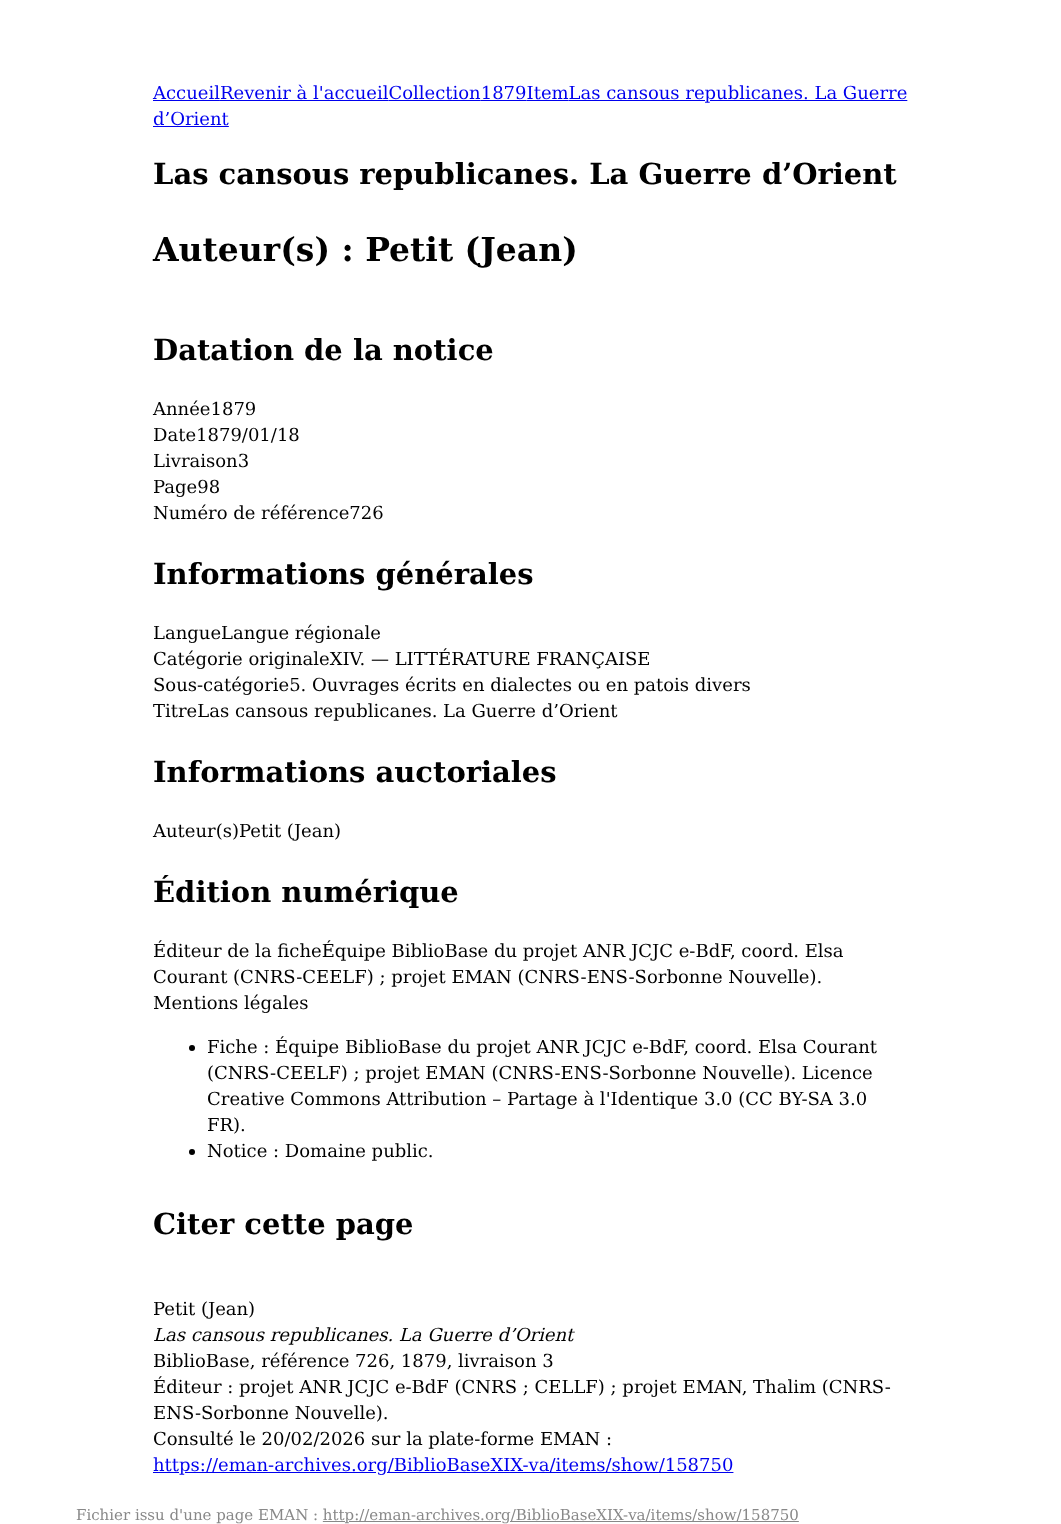Accueil Revenir à l'accueil Collection 1879 Item Las cansous republicanes. La Guerre d’Orient
Las cansous republicanes. La Guerre d’Orient
Auteur(s) : Petit (Jean)
Datation de la notice
Année1879
Date1879/01/18
Livraison3
Page98
Numéro de référence726
Informations générales
LangueLangue régionale
Catégorie originaleXIV. — LITTÉRATURE FRANÇAISE
Sous-catégorie5. Ouvrages écrits en dialectes ou en patois divers
TitreLas cansous republicanes. La Guerre d’Orient
Informations auctoriales
Auteur(s)Petit (Jean)
Édition numérique
Éditeur de la ficheÉquipe BiblioBase du projet ANR JCJC e-BdF, coord. Elsa Courant (CNRS-CEELF) ; projet EMAN (CNRS-ENS-Sorbonne Nouvelle).
Mentions légales
Fiche : Équipe BiblioBase du projet ANR JCJC e-BdF, coord. Elsa Courant (CNRS-CEELF) ; projet EMAN (CNRS-ENS-Sorbonne Nouvelle). Licence Creative Commons Attribution – Partage à l'Identique 3.0 (CC BY-SA 3.0 FR).
Notice : Domaine public.
Citer cette page
Petit (Jean)
Las cansous republicanes. La Guerre d’Orient
BiblioBase, référence 726, 1879, livraison 3
Éditeur : projet ANR JCJC e-BdF (CNRS ; CELLF) ; projet EMAN, Thalim (CNRS-ENS-Sorbonne Nouvelle).
Consulté le 20/02/2026 sur la plate-forme EMAN :
https://eman-archives.org/BiblioBaseXIX-va/items/show/158750
Fichier issu d'une page EMAN : http://eman-archives.org/BiblioBaseXIX-va/items/show/158750